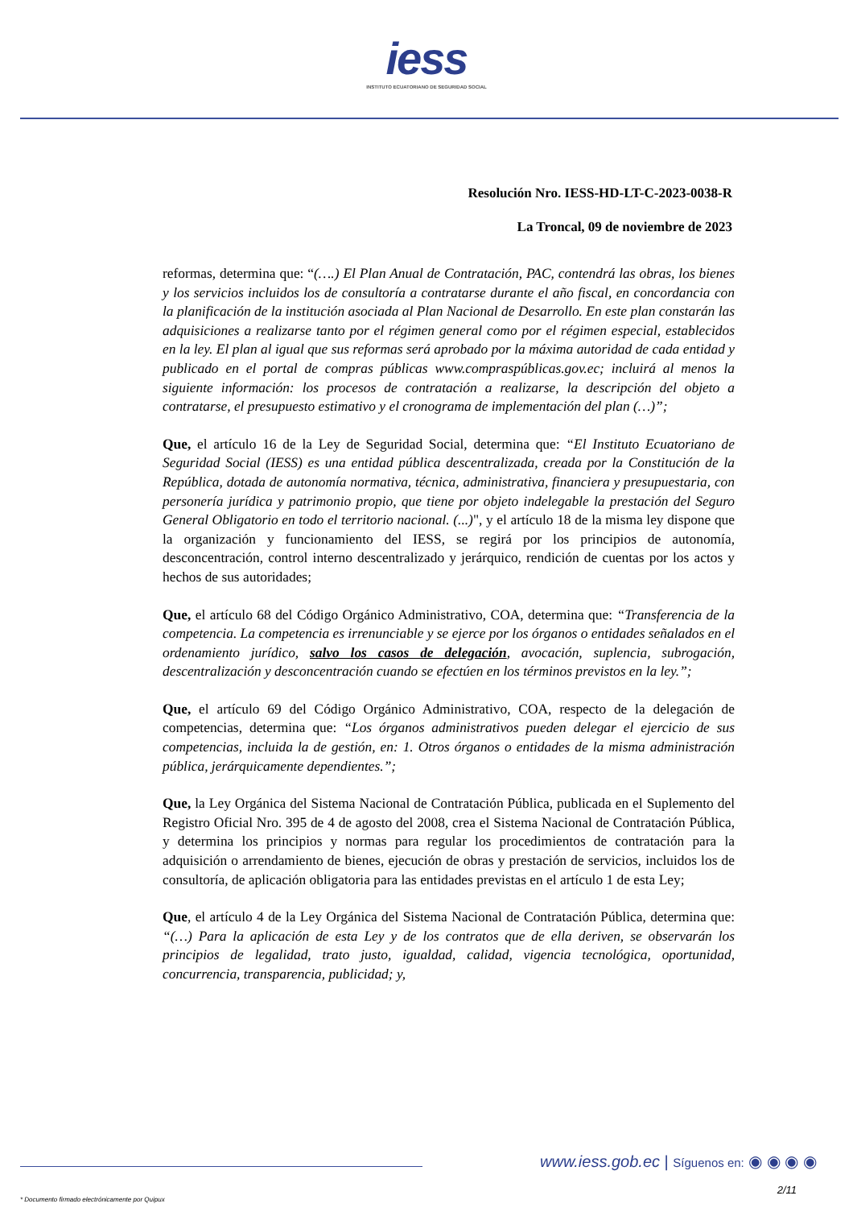iess
INSTITUTO ECUATORIANO DE SEGURIDAD SOCIAL
Resolución Nro. IESS-HD-LT-C-2023-0038-R
La Troncal, 09 de noviembre de 2023
reformas, determina que: “(….) El Plan Anual de Contratación, PAC, contendrá las obras, los bienes y los servicios incluidos los de consultoría a contratarse durante el año fiscal, en concordancia con la planificación de la institución asociada al Plan Nacional de Desarrollo. En este plan constarán las adquisiciones a realizarse tanto por el régimen general como por el régimen especial, establecidos en la ley. El plan al igual que sus reformas será aprobado por la máxima autoridad de cada entidad y publicado en el portal de compras públicas www.compraspúblicas.gov.ec; incluirá al menos la siguiente información: los procesos de contratación a realizarse, la descripción del objeto a contratarse, el presupuesto estimativo y el cronograma de implementación del plan (…)”;
Que, el artículo 16 de la Ley de Seguridad Social, determina que: “El Instituto Ecuatoriano de Seguridad Social (IESS) es una entidad pública descentralizada, creada por la Constitución de la República, dotada de autonomía normativa, técnica, administrativa, financiera y presupuestaria, con personería jurídica y patrimonio propio, que tiene por objeto indelegable la prestación del Seguro General Obligatorio en todo el territorio nacional. (...)", y el artículo 18 de la misma ley dispone que la organización y funcionamiento del IESS, se regirá por los principios de autonomía, desconcentración, control interno descentralizado y jerárquico, rendición de cuentas por los actos y hechos de sus autoridades;
Que, el artículo 68 del Código Orgánico Administrativo, COA, determina que: “Transferencia de la competencia. La competencia es irrenunciable y se ejerce por los órganos o entidades señalados en el ordenamiento jurídico, salvo los casos de delegación, avocación, suplencia, subrogación, descentralización y desconcentración cuando se efectúen en los términos previstos en la ley.”;
Que, el artículo 69 del Código Orgánico Administrativo, COA, respecto de la delegación de competencias, determina que: “Los órganos administrativos pueden delegar el ejercicio de sus competencias, incluida la de gestión, en: 1. Otros órganos o entidades de la misma administración pública, jerárquicamente dependientes.”;
Que, la Ley Orgánica del Sistema Nacional de Contratación Pública, publicada en el Suplemento del Registro Oficial Nro. 395 de 4 de agosto del 2008, crea el Sistema Nacional de Contratación Pública, y determina los principios y normas para regular los procedimientos de contratación para la adquisición o arrendamiento de bienes, ejecución de obras y prestación de servicios, incluidos los de consultoría, de aplicación obligatoria para las entidades previstas en el artículo 1 de esta Ley;
Que, el artículo 4 de la Ley Orgánica del Sistema Nacional de Contratación Pública, determina que: “(…) Para la aplicación de esta Ley y de los contratos que de ella deriven, se observarán los principios de legalidad, trato justo, igualdad, calidad, vigencia tecnológica, oportunidad, concurrencia, transparencia, publicidad; y,
www.iess.gob.ec | Síguenos en: ◉ ◉ ◉ ◉
2/11
* Documento firmado electrónicamente por Quipux